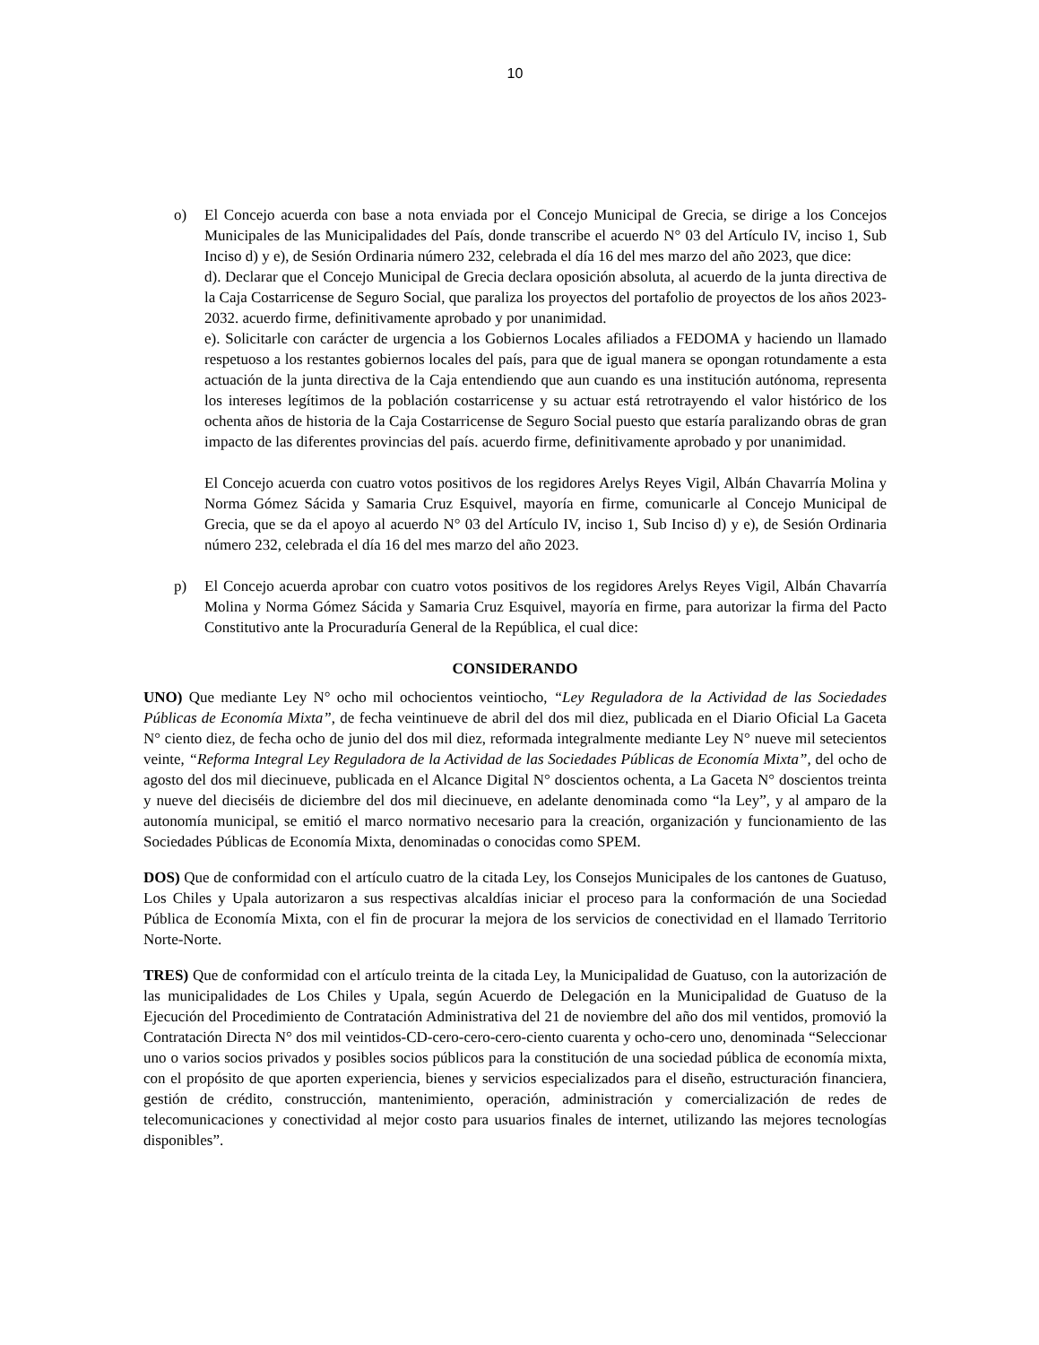10
o) El Concejo acuerda con base a nota enviada por el Concejo Municipal de Grecia, se dirige a los Concejos Municipales de las Municipalidades del País, donde transcribe el acuerdo N° 03 del Artículo IV, inciso 1, Sub Inciso d) y e), de Sesión Ordinaria número 232, celebrada el día 16 del mes marzo del año 2023, que dice:
d). Declarar que el Concejo Municipal de Grecia declara oposición absoluta, al acuerdo de la junta directiva de la Caja Costarricense de Seguro Social, que paraliza los proyectos del portafolio de proyectos de los años 2023-2032. acuerdo firme, definitivamente aprobado y por unanimidad.
e). Solicitarle con carácter de urgencia a los Gobiernos Locales afiliados a FEDOMA y haciendo un llamado respetuoso a los restantes gobiernos locales del país, para que de igual manera se opongan rotundamente a esta actuación de la junta directiva de la Caja entendiendo que aun cuando es una institución autónoma, representa los intereses legítimos de la población costarricense y su actuar está retrotrayendo el valor histórico de los ochenta años de historia de la Caja Costarricense de Seguro Social puesto que estaría paralizando obras de gran impacto de las diferentes provincias del país. acuerdo firme, definitivamente aprobado y por unanimidad.
El Concejo acuerda con cuatro votos positivos de los regidores Arelys Reyes Vigil, Albán Chavarría Molina y Norma Gómez Sácida y Samaria Cruz Esquivel, mayoría en firme, comunicarle al Concejo Municipal de Grecia, que se da el apoyo al acuerdo N° 03 del Artículo IV, inciso 1, Sub Inciso d) y e), de Sesión Ordinaria número 232, celebrada el día 16 del mes marzo del año 2023.
p) El Concejo acuerda aprobar con cuatro votos positivos de los regidores Arelys Reyes Vigil, Albán Chavarría Molina y Norma Gómez Sácida y Samaria Cruz Esquivel, mayoría en firme, para autorizar la firma del Pacto Constitutivo ante la Procuraduría General de la República, el cual dice:
CONSIDERANDO
UNO) Que mediante Ley N° ocho mil ochocientos veintiocho, “Ley Reguladora de la Actividad de las Sociedades Públicas de Economía Mixta”, de fecha veintinueve de abril del dos mil diez, publicada en el Diario Oficial La Gaceta N° ciento diez, de fecha ocho de junio del dos mil diez, reformada integralmente mediante Ley N° nueve mil setecientos veinte, “Reforma Integral Ley Reguladora de la Actividad de las Sociedades Públicas de Economía Mixta”, del ocho de agosto del dos mil diecinueve, publicada en el Alcance Digital N° doscientos ochenta, a La Gaceta N° doscientos treinta y nueve del dieciséis de diciembre del dos mil diecinueve, en adelante denominada como “la Ley”, y al amparo de la autonomía municipal, se emitió el marco normativo necesario para la creación, organización y funcionamiento de las Sociedades Públicas de Economía Mixta, denominadas o conocidas como SPEM.
DOS) Que de conformidad con el artículo cuatro de la citada Ley, los Consejos Municipales de los cantones de Guatuso, Los Chiles y Upala autorizaron a sus respectivas alcaldías iniciar el proceso para la conformación de una Sociedad Pública de Economía Mixta, con el fin de procurar la mejora de los servicios de conectividad en el llamado Territorio Norte-Norte.
TRES) Que de conformidad con el artículo treinta de la citada Ley, la Municipalidad de Guatuso, con la autorización de las municipalidades de Los Chiles y Upala, según Acuerdo de Delegación en la Municipalidad de Guatuso de la Ejecución del Procedimiento de Contratación Administrativa del 21 de noviembre del año dos mil ventidos, promovió la Contratación Directa N° dos mil veintidos-CD-cero-cero-cero-ciento cuarenta y ocho-cero uno, denominada “Seleccionar uno o varios socios privados y posibles socios públicos para la constitución de una sociedad pública de economía mixta, con el propósito de que aporten experiencia, bienes y servicios especializados para el diseño, estructuración financiera, gestión de crédito, construcción, mantenimiento, operación, administración y comercialización de redes de telecomunicaciones y conectividad al mejor costo para usuarios finales de internet, utilizando las mejores tecnologías disponibles”.